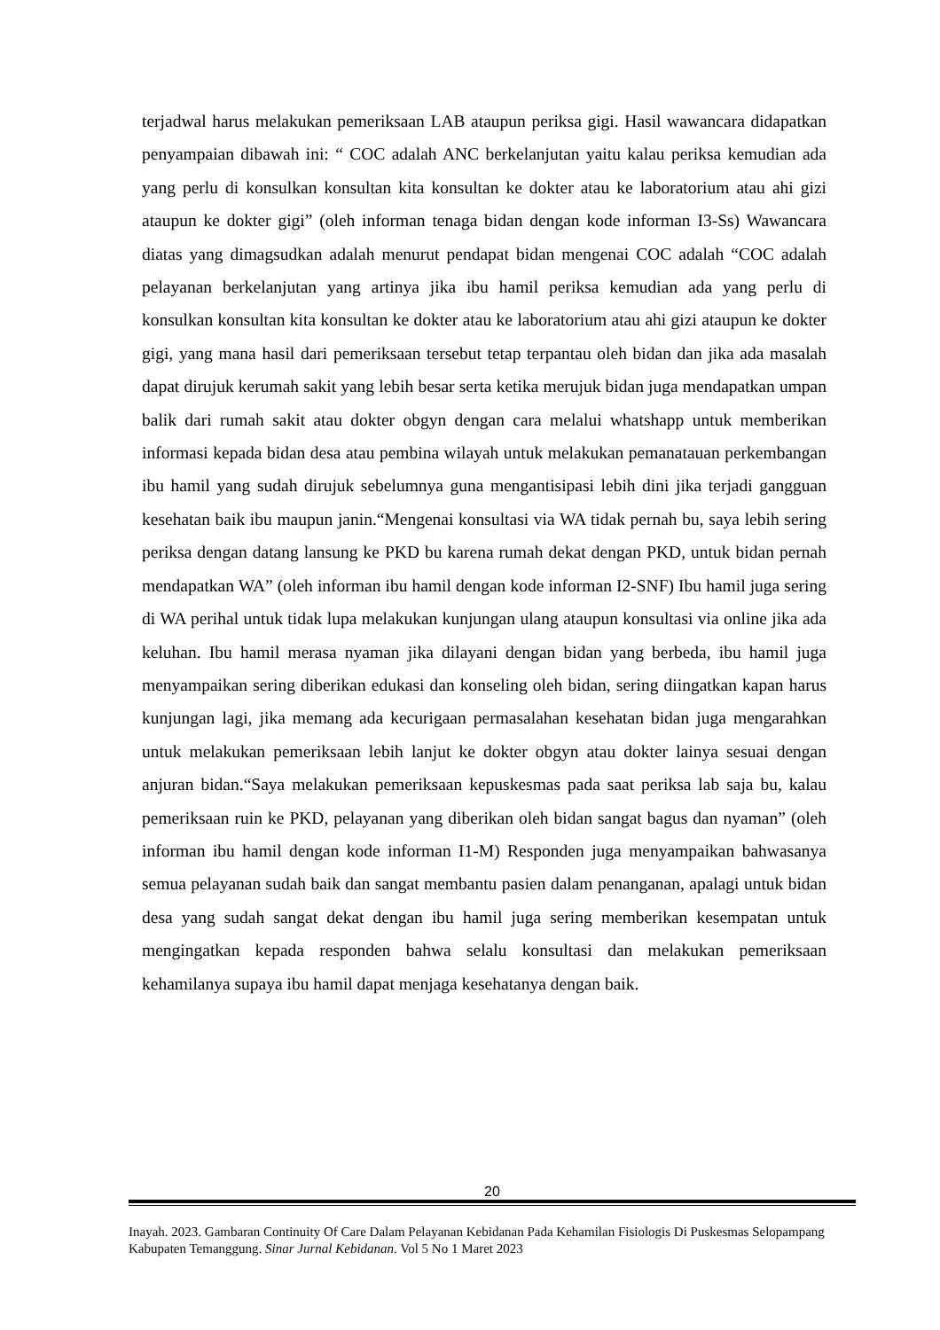terjadwal harus melakukan pemeriksaan LAB ataupun periksa gigi. Hasil wawancara didapatkan penyampaian dibawah ini: “ COC adalah ANC berkelanjutan yaitu kalau periksa kemudian ada yang perlu di konsulkan konsultan kita konsultan ke dokter atau ke laboratorium atau ahi gizi ataupun ke dokter gigi” (oleh informan tenaga bidan dengan kode informan I3-Ss) Wawancara diatas yang dimagsudkan adalah menurut pendapat bidan mengenai COC adalah “COC adalah pelayanan berkelanjutan yang artinya jika ibu hamil periksa kemudian ada yang perlu di konsulkan konsultan kita konsultan ke dokter atau ke laboratorium atau ahi gizi ataupun ke dokter gigi, yang mana hasil dari pemeriksaan tersebut tetap terpantau oleh bidan dan jika ada masalah dapat dirujuk kerumah sakit yang lebih besar serta ketika merujuk bidan juga mendapatkan umpan balik dari rumah sakit atau dokter obgyn dengan cara melalui whatshapp untuk memberikan informasi kepada bidan desa atau pembina wilayah untuk melakukan pemanatauan perkembangan ibu hamil yang sudah dirujuk sebelumnya guna mengantisipasi lebih dini jika terjadi gangguan kesehatan baik ibu maupun janin.“Mengenai konsultasi via WA tidak pernah bu, saya lebih sering periksa dengan datang lansung ke PKD bu karena rumah dekat dengan PKD, untuk bidan pernah mendapatkan WA” (oleh informan ibu hamil dengan kode informan I2-SNF) Ibu hamil juga sering di WA perihal untuk tidak lupa melakukan kunjungan ulang ataupun konsultasi via online jika ada keluhan. Ibu hamil merasa nyaman jika dilayani dengan bidan yang berbeda, ibu hamil juga menyampaikan sering diberikan edukasi dan konseling oleh bidan, sering diingatkan kapan harus kunjungan lagi, jika memang ada kecurigaan permasalahan kesehatan bidan juga mengarahkan untuk melakukan pemeriksaan lebih lanjut ke dokter obgyn atau dokter lainya sesuai dengan anjuran bidan.“Saya melakukan pemeriksaan kepuskesmas pada saat periksa lab saja bu, kalau pemeriksaan ruin ke PKD, pelayanan yang diberikan oleh bidan sangat bagus dan nyaman” (oleh informan ibu hamil dengan kode informan I1-M) Responden juga menyampaikan bahwasanya semua pelayanan sudah baik dan sangat membantu pasien dalam penanganan, apalagi untuk bidan desa yang sudah sangat dekat dengan ibu hamil juga sering memberikan kesempatan untuk mengingatkan kepada responden bahwa selalu konsultasi dan melakukan pemeriksaan kehamilanya supaya ibu hamil dapat menjaga kesehatanya dengan baik.
20
Inayah. 2023. Gambaran Continuity Of Care Dalam Pelayanan Kebidanan Pada Kehamilan Fisiologis Di Puskesmas Selopampang Kabupaten Temanggung. Sinar Jurnal Kebidanan. Vol 5 No 1 Maret 2023